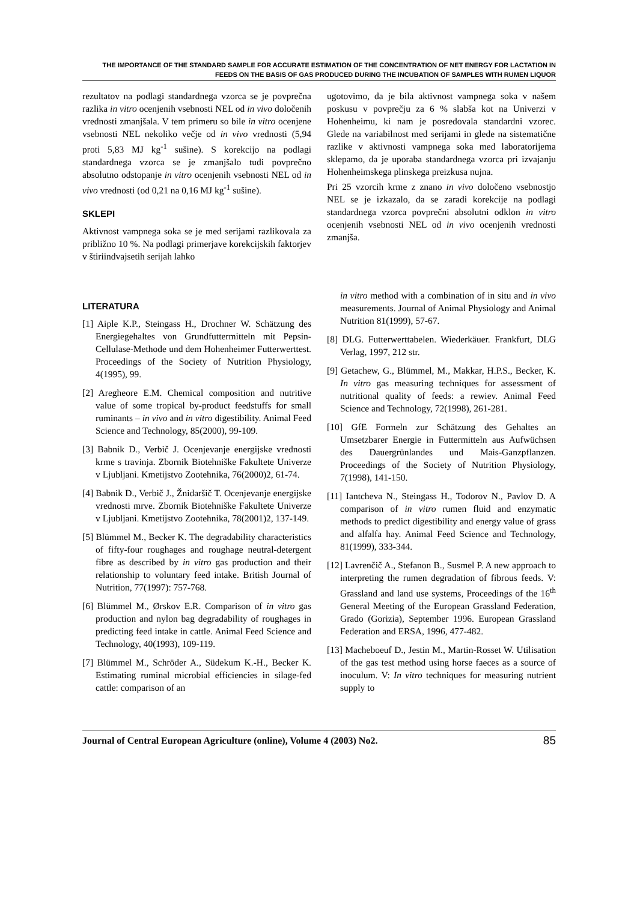THE IMPORTANCE OF THE STANDARD SAMPLE FOR ACCURATE ESTIMATION OF THE CONCENTRATION OF NET ENERGY FOR LACTATION IN FEEDS ON THE BASIS OF GAS PRODUCED DURING THE INCUBATION OF SAMPLES WITH RUMEN LIQUOR
rezultatov na podlagi standardnega vzorca se je povprečna razlika in vitro ocenjenih vsebnosti NEL od in vivo določenih vrednosti zmanjšala. V tem primeru so bile in vitro ocenjene vsebnosti NEL nekoliko večje od in vivo vrednosti (5,94 proti 5,83 MJ kg<sup>-1</sup> sušine). S korekcijo na podlagi standardnega vzorca se je zmanjšalo tudi povprečno absolutno odstopanje in vitro ocenjenih vsebnosti NEL od in vivo vrednosti (od 0,21 na 0,16 MJ kg<sup>-1</sup> sušine).
SKLEPI
Aktivnost vampnega soka se je med serijami razlikovala za približno 10 %. Na podlagi primerjave korekcijskih faktorjev v štiriindvajsetih serijah lahko
ugotovimo, da je bila aktivnost vampnega soka v našem poskusu v povprečju za 6 % slabša kot na Univerzi v Hohenheimu, ki nam je posredovala standardni vzorec. Glede na variabilnost med serijami in glede na sistematične razlike v aktivnosti vampnega soka med laboratorijema sklepamo, da je uporaba standardnega vzorca pri izvajanju Hohenheimskega plinskega preizkusa nujna.
Pri 25 vzorcih krme z znano in vivo določeno vsebnostjo NEL se je izkazalo, da se zaradi korekcije na podlagi standardnega vzorca povprečni absolutni odklon in vitro ocenjenih vsebnosti NEL od in vivo ocenjenih vrednosti zmanjša.
LITERATURA
[1] Aiple K.P., Steingass H., Drochner W. Schätzung des Energiegehaltes von Grundfuttermitteln mit Pepsin-Cellulase-Methode und dem Hohenheimer Futterwerttest. Proceedings of the Society of Nutrition Physiology, 4(1995), 99.
[2] Aregheore E.M. Chemical composition and nutritive value of some tropical by-product feedstuffs for small ruminants – in vivo and in vitro digestibility. Animal Feed Science and Technology, 85(2000), 99-109.
[3] Babnik D., Verbič J. Ocenjevanje energijske vrednosti krme s travinja. Zbornik Biotehniške Fakultete Univerze v Ljubljani. Kmetijstvo Zootehnika, 76(2000)2, 61-74.
[4] Babnik D., Verbič J., Žnidaršič T. Ocenjevanje energijske vrednosti mrve. Zbornik Biotehniške Fakultete Univerze v Ljubljani. Kmetijstvo Zootehnika, 78(2001)2, 137-149.
[5] Blümmel M., Becker K. The degradability characteristics of fifty-four roughages and roughage neutral-detergent fibre as described by in vitro gas production and their relationship to voluntary feed intake. British Journal of Nutrition, 77(1997): 757-768.
[6] Blümmel M., Ørskov E.R. Comparison of in vitro gas production and nylon bag degradability of roughages in predicting feed intake in cattle. Animal Feed Science and Technology, 40(1993), 109-119.
[7] Blümmel M., Schröder A., Südekum K.-H., Becker K. Estimating ruminal microbial efficiencies in silage-fed cattle: comparison of an
in vitro method with a combination of in situ and in vivo measurements. Journal of Animal Physiology and Animal Nutrition 81(1999), 57-67.
[8] DLG. Futterwerttabelen. Wiederkäuer. Frankfurt, DLG Verlag, 1997, 212 str.
[9] Getachew, G., Blümmel, M., Makkar, H.P.S., Becker, K. In vitro gas measuring techniques for assessment of nutritional quality of feeds: a rewiev. Animal Feed Science and Technology, 72(1998), 261-281.
[10] GfE Formeln zur Schätzung des Gehaltes an Umsetzbarer Energie in Futtermitteln aus Aufwüchsen des Dauergrünlandes und Mais-Ganzpflanzen. Proceedings of the Society of Nutrition Physiology, 7(1998), 141-150.
[11] Iantcheva N., Steingass H., Todorov N., Pavlov D. A comparison of in vitro rumen fluid and enzymatic methods to predict digestibility and energy value of grass and alfalfa hay. Animal Feed Science and Technology, 81(1999), 333-344.
[12] Lavrenčič A., Stefanon B., Susmel P. A new approach to interpreting the rumen degradation of fibrous feeds. V: Grassland and land use systems, Proceedings of the 16<sup>th</sup> General Meeting of the European Grassland Federation, Grado (Gorizia), September 1996. European Grassland Federation and ERSA, 1996, 477-482.
[13] Macheboeuf D., Jestin M., Martin-Rosset W. Utilisation of the gas test method using horse faeces as a source of inoculum. V: In vitro techniques for measuring nutrient supply to
Journal of Central European Agriculture (online), Volume 4 (2003) No2. 85